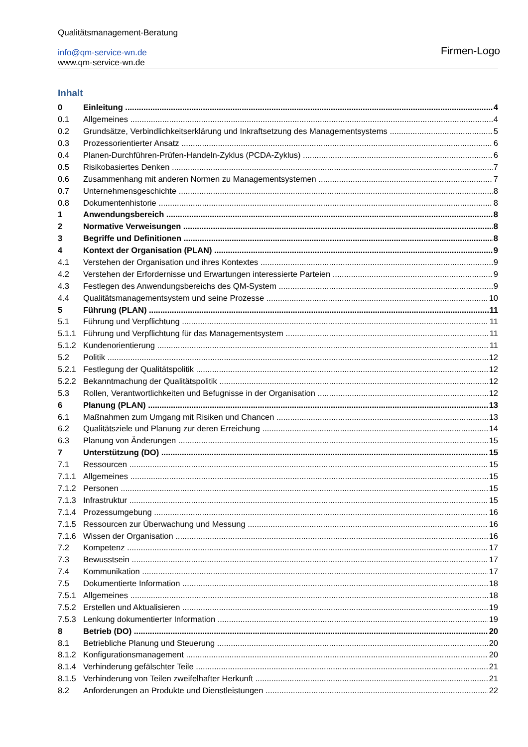Qualitätsmanagement-Beratung
info@qm-service-wn.de
www.qm-service-wn.de
Firmen-Logo
Inhalt
0 Einleitung 4
0.1 Allgemeines 4
0.2 Grundsätze, Verbindlichkeitserklärung und Inkraftsetzung des Managementsystems 5
0.3 Prozessorientierter Ansatz 6
0.4 Planen-Durchführen-Prüfen-Handeln-Zyklus (PCDA-Zyklus) 6
0.5 Risikobasiertes Denken 7
0.6 Zusammenhang mit anderen Normen zu Managementsystemen 7
0.7 Unternehmensgeschichte 8
0.8 Dokumentenhistorie 8
1 Anwendungsbereich 8
2 Normative Verweisungen 8
3 Begriffe und Definitionen 8
4 Kontext der Organisation (PLAN) 9
4.1 Verstehen der Organisation und ihres Kontextes 9
4.2 Verstehen der Erfordernisse und Erwartungen interessierte Parteien 9
4.3 Festlegen des Anwendungsbereichs des QM-System 9
4.4 Qualitätsmanagementsystem und seine Prozesse 10
5 Führung (PLAN) 11
5.1 Führung und Verpflichtung 11
5.1.1 Führung und Verpflichtung für das Managementsystem 11
5.1.2 Kundenorientierung 11
5.2 Politik 12
5.2.1 Festlegung der Qualitätspolitik 12
5.2.2 Bekanntmachung der Qualitätspolitik 12
5.3 Rollen, Verantwortlichkeiten und Befugnisse in der Organisation 12
6 Planung (PLAN) 13
6.1 Maßnahmen zum Umgang mit Risiken und Chancen 13
6.2 Qualitätsziele und Planung zur deren Erreichung 14
6.3 Planung von Änderungen 15
7 Unterstützung (DO) 15
7.1 Ressourcen 15
7.1.1 Allgemeines 15
7.1.2 Personen 15
7.1.3 Infrastruktur 15
7.1.4 Prozessumgebung 16
7.1.5 Ressourcen zur Überwachung und Messung 16
7.1.6 Wissen der Organisation 16
7.2 Kompetenz 17
7.3 Bewusstsein 17
7.4 Kommunikation 17
7.5 Dokumentierte Information 18
7.5.1 Allgemeines 18
7.5.2 Erstellen und Aktualisieren 19
7.5.3 Lenkung dokumentierter Information 19
8 Betrieb (DO) 20
8.1 Betriebliche Planung und Steuerung 20
8.1.2 Konfigurationsmanagement 20
8.1.4 Verhinderung gefälschter Teile 21
8.1.5 Verhinderung von Teilen zweifelhafter Herkunft 21
8.2 Anforderungen an Produkte und Dienstleistungen 22